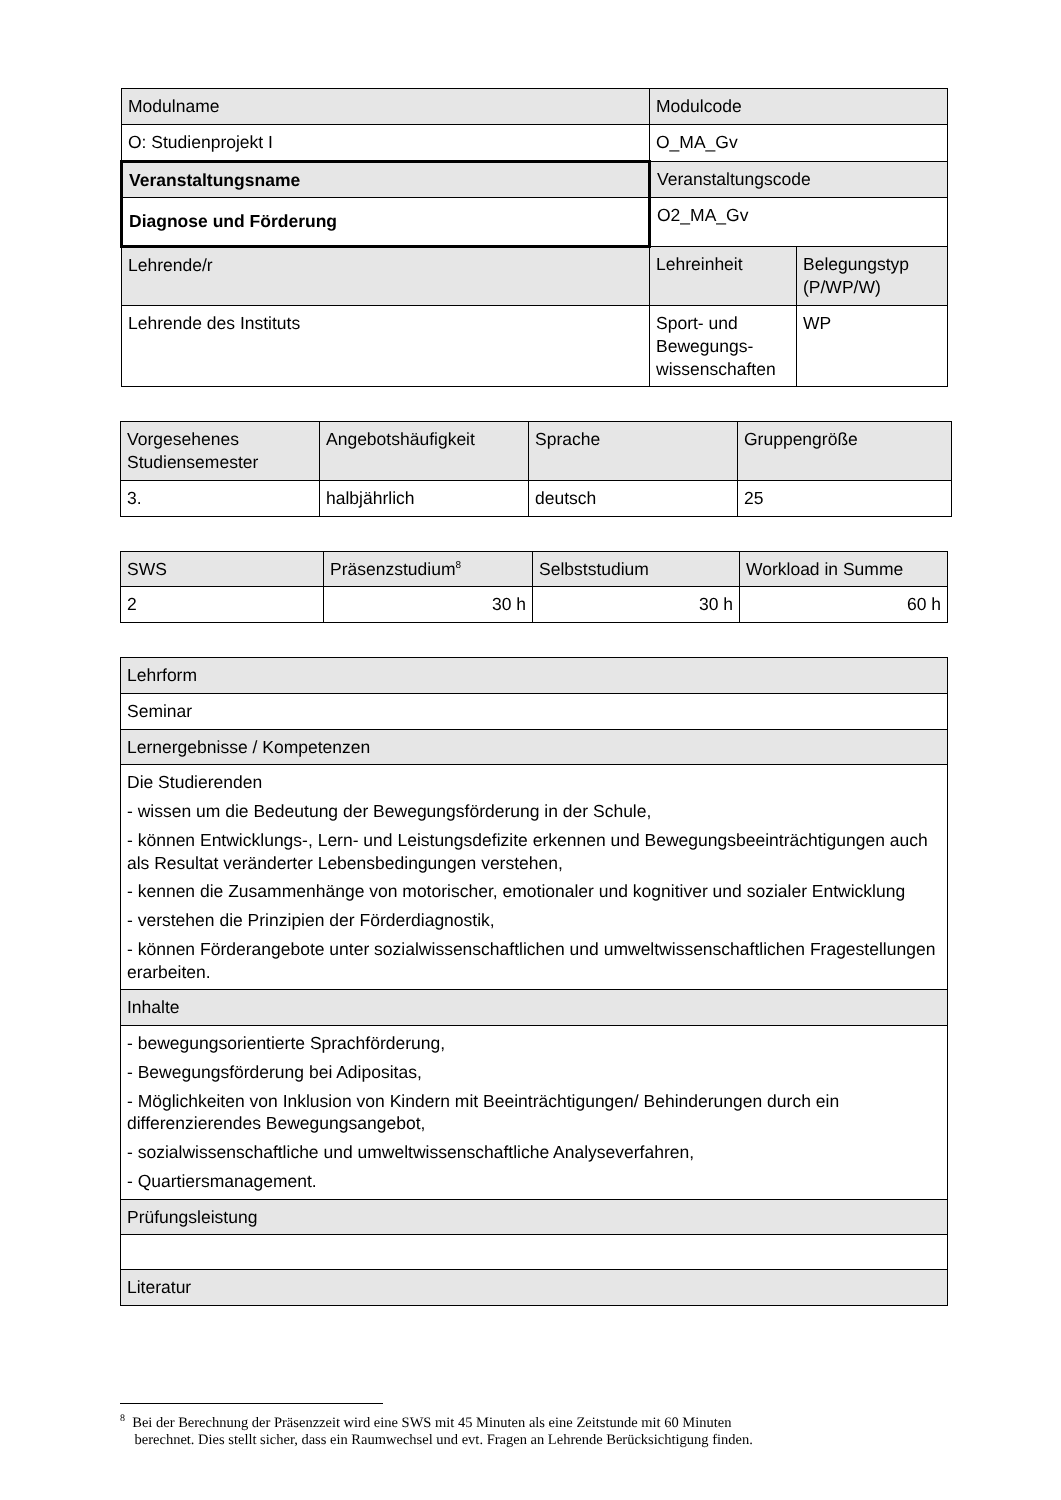| Modulname | Modulcode | |
| O: Studienprojekt I | O_MA_Gv | |
| Veranstaltungsname | Veranstaltungscode | |
| Diagnose und Förderung | O2_MA_Gv | |
| Lehrende/r | Lehreinheit | Belegungstyp (P/WP/W) |
| Lehrende des Instituts | Sport- und Bewegungs-wissenschaften | WP |
| Vorgesehenes Studiensemester | Angebotshäufigkeit | Sprache | Gruppengröße |
| 3. | halbjährlich | deutsch | 25 |
| SWS | Präsenzstudium<sup>8</sup> | Selbststudium | Workload in Summe |
| 2 | 30 h | 30 h | 60 h |
| Lehrform |
| Seminar |
| Lernergebnisse / Kompetenzen |
| Die Studierenden - wissen um die Bedeutung der Bewegungsförderung in der Schule, - können Entwicklungs-, Lern- und Leistungsdefizite erkennen und Bewegungsbeeinträchtigungen auch als Resultat veränderter Lebensbedingungen verstehen, - kennen die Zusammenhänge von motorischer, emotionaler und kognitiver und sozialer Entwicklung - verstehen die Prinzipien der Förderdiagnostik, - können Förderangebote unter sozialwissenschaftlichen und umweltwissenschaftlichen Fragestellungen erarbeiten. |
| Inhalte |
| - bewegungsorientierte Sprachförderung, - Bewegungsförderung bei Adipositas, - Möglichkeiten von Inklusion von Kindern mit Beeinträchtigungen/ Behinderungen durch ein differenzierendes Bewegungsangebot, - sozialwissenschaftliche und umweltwissenschaftliche Analyseverfahren, - Quartiersmanagement. |
| Prüfungsleistung |
| Literatur |
<sup>8</sup> Bei der Berechnung der Präsenzzeit wird eine SWS mit 45 Minuten als eine Zeitstunde mit 60 Minuten
berechnet. Dies stellt sicher, dass ein Raumwechsel und evt. Fragen an Lehrende Berücksichtigung finden.